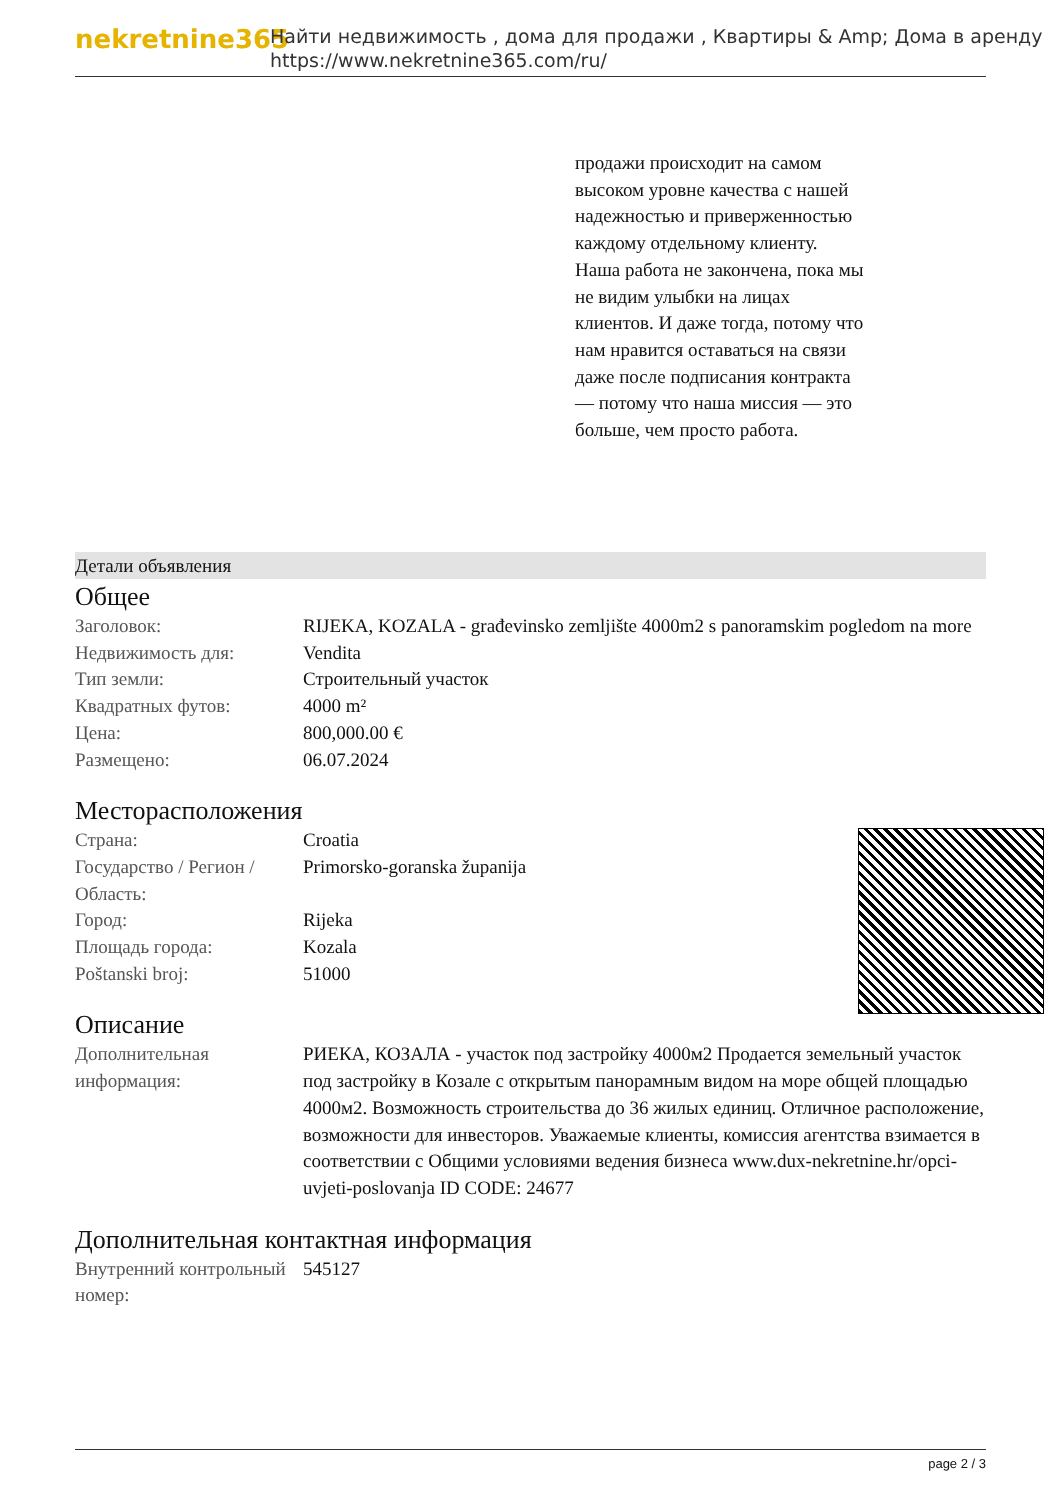nekretnine365
Найти недвижимость , дома для продажи , Квартиры & Amp; Дома в аренду
https://www.nekretnine365.com/ru/
продажи происходит на самом высоком уровне качества с нашей надежностью и приверженностью каждому отдельному клиенту. Наша работа не закончена, пока мы не видим улыбки на лицах клиентов. И даже тогда, потому что нам нравится оставаться на связи даже после подписания контракта — потому что наша миссия — это больше, чем просто работа.
Детали объявления
Общее
| Заголовок: | RIJEKA, KOZALA - građevinsko zemljište 4000m2 s panoramskim pogledom na more |
| Недвижимость для: | Vendita |
| Тип земли: | Строительный участок |
| Квадратных футов: | 4000 m² |
| Цена: | 800,000.00 € |
| Размещено: | 06.07.2024 |
Месторасположения
| Страна: | Croatia |
| Государство / Регион / Область: | Primorsko-goranska županija |
| Город: | Rijeka |
| Площадь города: | Kozala |
| Poštanski broj: | 51000 |
Описание
| Дополнительная информация: | РИЕКА, КОЗАЛА - участок под застройку 4000м2 Продается земельный участок под застройку в Козале с открытым панорамным видом на море общей площадью 4000м2. Возможность строительства до 36 жилых единиц. Отличное расположение, возможности для инвесторов. Уважаемые клиенты, комиссия агентства взимается в соответствии с Общими условиями ведения бизнеса www.dux-nekretnine.hr/opci-uvjeti-poslovanja ID CODE: 24677 |
Дополнительная контактная информация
| Внутренний контрольный номер: | 545127 |
page 2 / 3